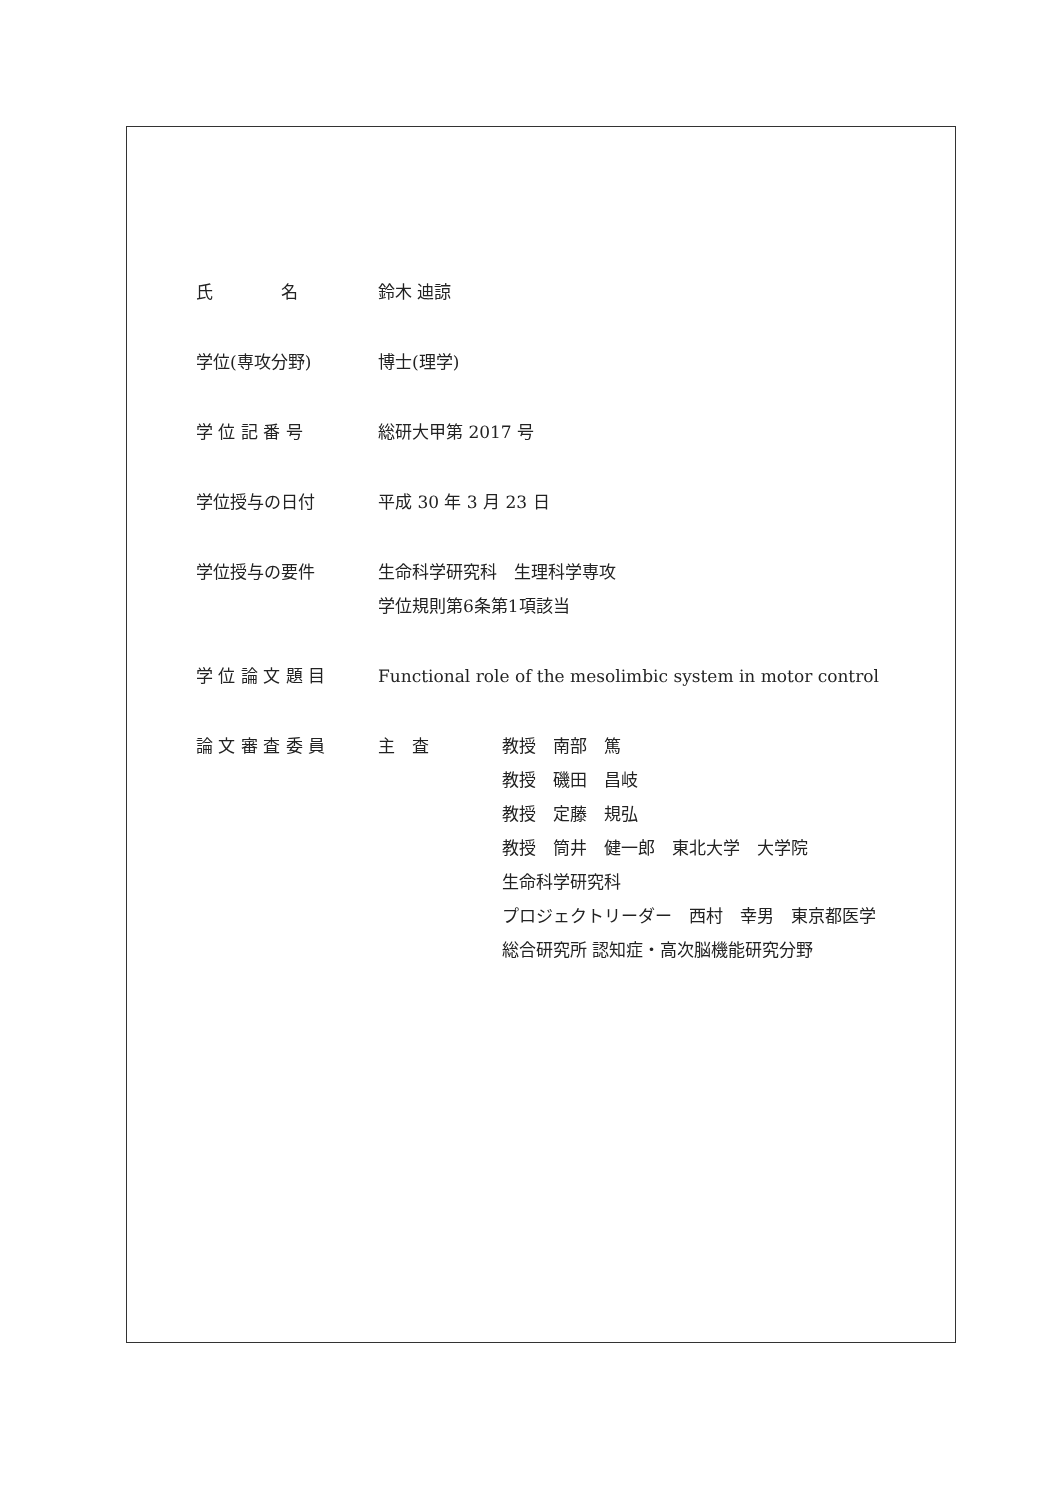氏　　　　名 鈴木 迪諒
学位(専攻分野) 博士(理学)
学 位 記 番 号 総研大甲第 2017 号
学位授与の日付 平成 30 年 3 月 23 日
学位授与の要件 生命科学研究科　生理科学専攻
学位規則第6条第1項該当
学 位 論 文 題 目 Functional role of the mesolimbic system in motor control
論 文 審 査 委 員 主　査 教授　南部　篤
教授　磯田　昌岐
教授　定藤　規弘
教授　筒井　健一郎　東北大学　大学院
生命科学研究科
プロジェクトリーダー　西村　幸男　東京都医学
総合研究所 認知症・高次脳機能研究分野